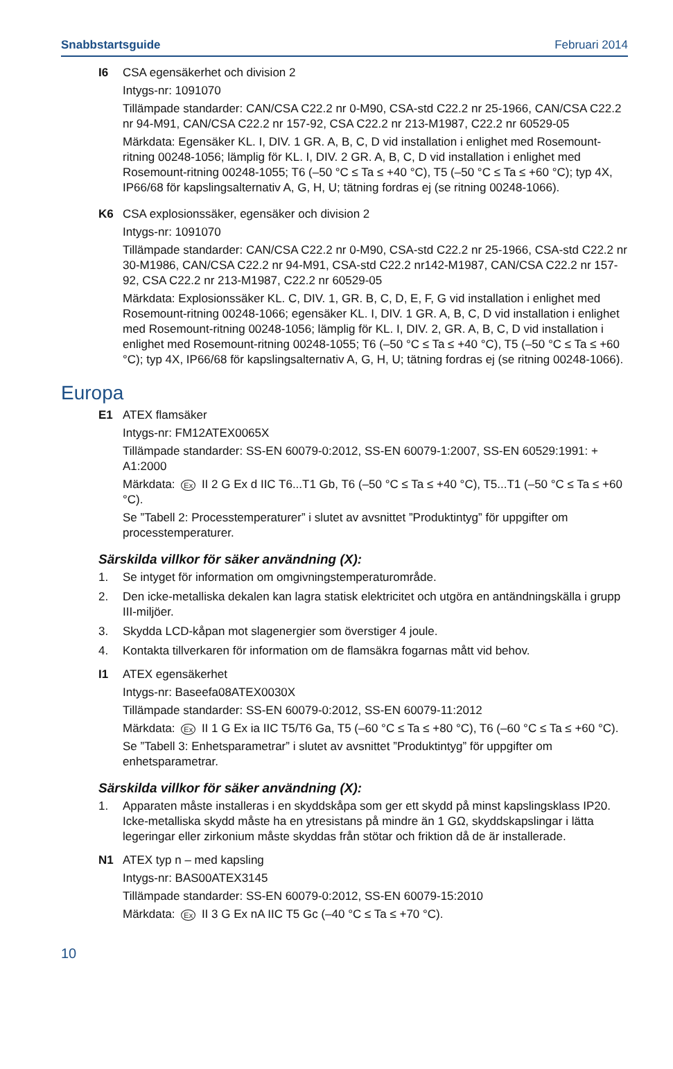Snabbstartsguide Februari 2014
I6 CSA egensäkerhet och division 2
Intygs-nr: 1091070
Tillämpade standarder: CAN/CSA C22.2 nr 0-M90, CSA-std C22.2 nr 25-1966, CAN/CSA C22.2 nr 94-M91, CAN/CSA C22.2 nr 157-92, CSA C22.2 nr 213-M1987, C22.2 nr 60529-05
Märkdata: Egensäker KL. I, DIV. 1 GR. A, B, C, D vid installation i enlighet med Rosemount-ritning 00248-1056; lämplig för KL. I, DIV. 2 GR. A, B, C, D vid installation i enlighet med Rosemount-ritning 00248-1055; T6 (–50 °C ≤ Ta ≤ +40 °C), T5 (–50 °C ≤ Ta ≤ +60 °C); typ 4X, IP66/68 för kapslingsalternativ A, G, H, U; tätning fordras ej (se ritning 00248-1066).
K6 CSA explosionssäker, egensäker och division 2
Intygs-nr: 1091070
Tillämpade standarder: CAN/CSA C22.2 nr 0-M90, CSA-std C22.2 nr 25-1966, CSA-std C22.2 nr 30-M1986, CAN/CSA C22.2 nr 94-M91, CSA-std C22.2 nr142-M1987, CAN/CSA C22.2 nr 157-92, CSA C22.2 nr 213-M1987, C22.2 nr 60529-05
Märkdata: Explosionssäker KL. C, DIV. 1, GR. B, C, D, E, F, G vid installation i enlighet med Rosemount-ritning 00248-1066; egensäker KL. I, DIV. 1 GR. A, B, C, D vid installation i enlighet med Rosemount-ritning 00248-1056; lämplig för KL. I, DIV. 2, GR. A, B, C, D vid installation i enlighet med Rosemount-ritning 00248-1055; T6 (–50 °C ≤ Ta ≤ +40 °C), T5 (–50 °C ≤ Ta ≤ +60 °C); typ 4X, IP66/68 för kapslingsalternativ A, G, H, U; tätning fordras ej (se ritning 00248-1066).
Europa
E1 ATEX flamsäker
Intygs-nr: FM12ATEX0065X
Tillämpade standarder: SS-EN 60079-0:2012, SS-EN 60079-1:2007, SS-EN 60529:1991: + A1:2000
Märkdata: Ex II 2 G Ex d IIC T6...T1 Gb, T6 (–50 °C ≤ Ta ≤ +40 °C), T5...T1 (–50 °C ≤ Ta ≤ +60 °C).
Se ”Tabell 2: Processtemperaturer” i slutet av avsnittet ”Produktintyg” för uppgifter om processtemperaturer.
Särskilda villkor för säker användning (X):
1. Se intyget för information om omgivningstemperaturområde.
2. Den icke-metalliska dekalen kan lagra statisk elektricitet och utgöra en antändningskälla i grupp III-miljöer.
3. Skydda LCD-kåpan mot slagenergier som överstiger 4 joule.
4. Kontakta tillverkaren för information om de flamsäkra fogarnas mått vid behov.
I1 ATEX egensäkerhet
Intygs-nr: Baseefa08ATEX0030X
Tillämpade standarder: SS-EN 60079-0:2012, SS-EN 60079-11:2012
Märkdata: Ex II 1 G Ex ia IIC T5/T6 Ga, T5 (–60 °C ≤ Ta ≤ +80 °C), T6 (–60 °C ≤ Ta ≤ +60 °C).
Se ”Tabell 3: Enhetsparametrar” i slutet av avsnittet ”Produktintyg” för uppgifter om enhetsparametrar.
Särskilda villkor för säker användning (X):
1. Apparaten måste installeras i en skyddskåpa som ger ett skydd på minst kapslingsklass IP20. Icke-metalliska skydd måste ha en ytresistans på mindre än 1 GΩ, skyddskapslingar i lätta legeringar eller zirkonium måste skyddas från stötar och friktion då de är installerade.
N1 ATEX typ n – med kapsling
Intygs-nr: BAS00ATEX3145
Tillämpade standarder: SS-EN 60079-0:2012, SS-EN 60079-15:2010
Märkdata: Ex II 3 G Ex nA IIC T5 Gc (–40 °C ≤ Ta ≤ +70 °C).
10